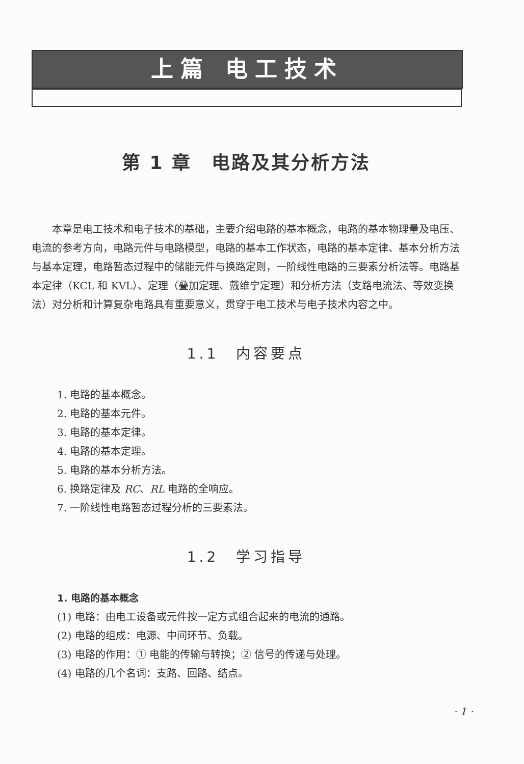上篇 电工技术
第 1 章　电路及其分析方法
本章是电工技术和电子技术的基础，主要介绍电路的基本概念，电路的基本物理量及电压、电流的参考方向，电路元件与电路模型，电路的基本工作状态，电路的基本定律、基本分析方法与基本定理，电路暂态过程中的储能元件与换路定则，一阶线性电路的三要素分析法等。电路基本定律（KCL 和 KVL）、定理（叠加定理、戴维宁定理）和分析方法（支路电流法、等效变换法）对分析和计算复杂电路具有重要意义，贯穿于电工技术与电子技术内容之中。
1.1　内容要点
1. 电路的基本概念。
2. 电路的基本元件。
3. 电路的基本定律。
4. 电路的基本定理。
5. 电路的基本分析方法。
6. 换路定律及 RC、RL 电路的全响应。
7. 一阶线性电路暂态过程分析的三要素法。
1.2　学习指导
1. 电路的基本概念
(1) 电路：由电工设备或元件按一定方式组合起来的电流的通路。
(2) 电路的组成：电源、中间环节、负载。
(3) 电路的作用：① 电能的传输与转换；② 信号的传递与处理。
(4) 电路的几个名词：支路、回路、结点。
· 1 ·